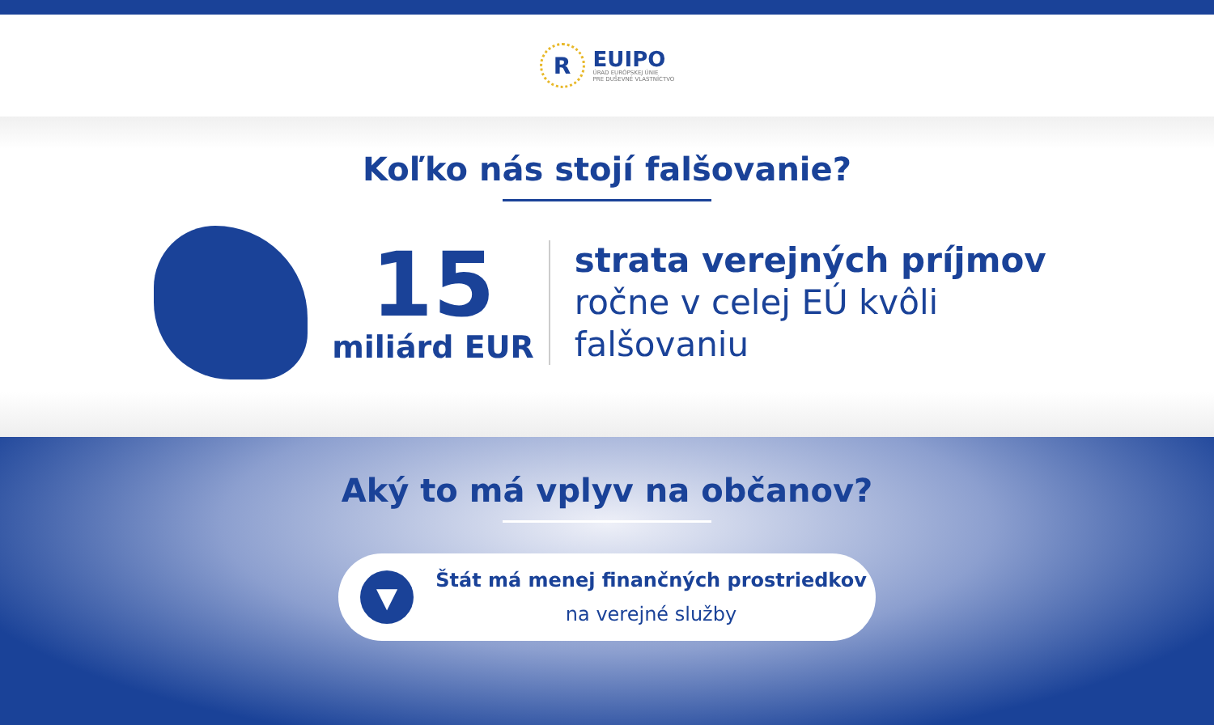R
EUIPO
ÚRAD EURÓPSKEJ ÚNIE
PRE DUŠEVNÉ VLASTNÍCTVO
Koľko nás stojí falšovanie?
15
miliárd EUR
strata verejných príjmov
ročne v celej EÚ kvôli falšovaniu
Aký to má vplyv na občanov?
▼
Štát má menej finančných prostriedkov
na verejné služby